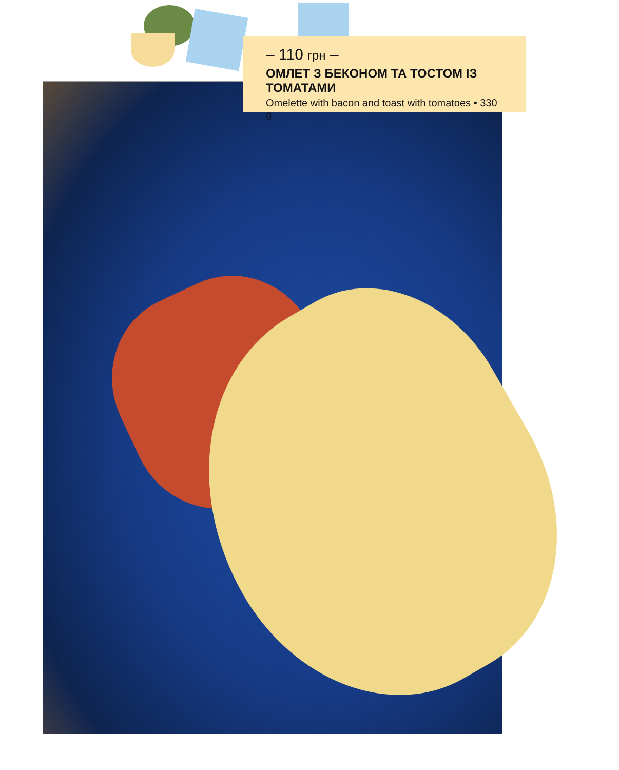– 110 грн –
ОМЛЕТ З БЕКОНОМ ТА ТОСТОМ ІЗ ТОМАТАМИ
Omelette with bacon and toast with tomatoes • 330 g